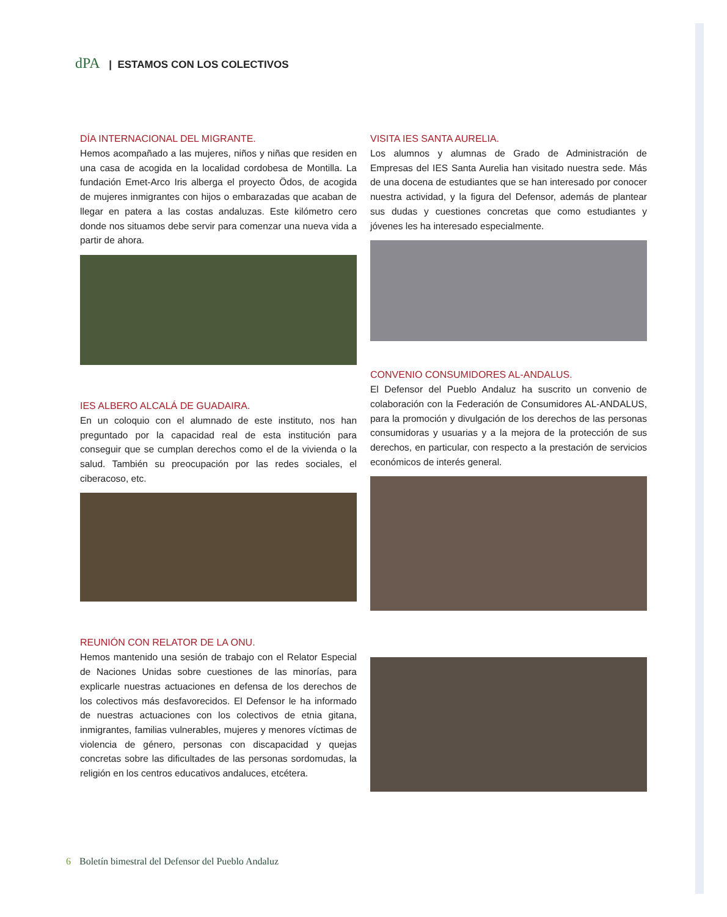dPA | ESTAMOS CON LOS COLECTIVOS
DÍA INTERNACIONAL DEL MIGRANTE.
Hemos acompañado a las mujeres, niños y niñas que residen en una casa de acogida en la localidad cordobesa de Montilla. La fundación Emet-Arco Iris alberga el proyecto Ödos, de acogida de mujeres inmigrantes con hijos o embarazadas que acaban de llegar en patera a las costas andaluzas. Este kilómetro cero donde nos situamos debe servir para comenzar una nueva vida a partir de ahora.
IES ALBERO ALCALÁ DE GUADAIRA.
En un coloquio con el alumnado de este instituto, nos han preguntado por la capacidad real de esta institución para conseguir que se cumplan derechos como el de la vivienda o la salud. También su preocupación por las redes sociales, el ciberacoso, etc.
REUNIÓN CON RELATOR DE LA ONU.
Hemos mantenido una sesión de trabajo con el Relator Especial de Naciones Unidas sobre cuestiones de las minorías, para explicarle nuestras actuaciones en defensa de los derechos de los colectivos más desfavorecidos. El Defensor le ha informado de nuestras actuaciones con los colectivos de etnia gitana, inmigrantes, familias vulnerables, mujeres y menores víctimas de violencia de género, personas con discapacidad y quejas concretas sobre las dificultades de las personas sordomudas, la religión en los centros educativos andaluces, etcétera.
VISITA IES SANTA AURELIA.
Los alumnos y alumnas de Grado de Administración de Empresas del IES Santa Aurelia han visitado nuestra sede. Más de una docena de estudiantes que se han interesado por conocer nuestra actividad, y la figura del Defensor, además de plantear sus dudas y cuestiones concretas que como estudiantes y jóvenes les ha interesado especialmente.
CONVENIO CONSUMIDORES AL-ANDALUS.
El Defensor del Pueblo Andaluz ha suscrito un convenio de colaboración con la Federación de Consumidores AL-ANDALUS, para la promoción y divulgación de los derechos de las personas consumidoras y usuarias y a la mejora de la protección de sus derechos, en particular, con respecto a la prestación de servicios económicos de interés general.
6 Boletín bimestral del Defensor del Pueblo Andaluz